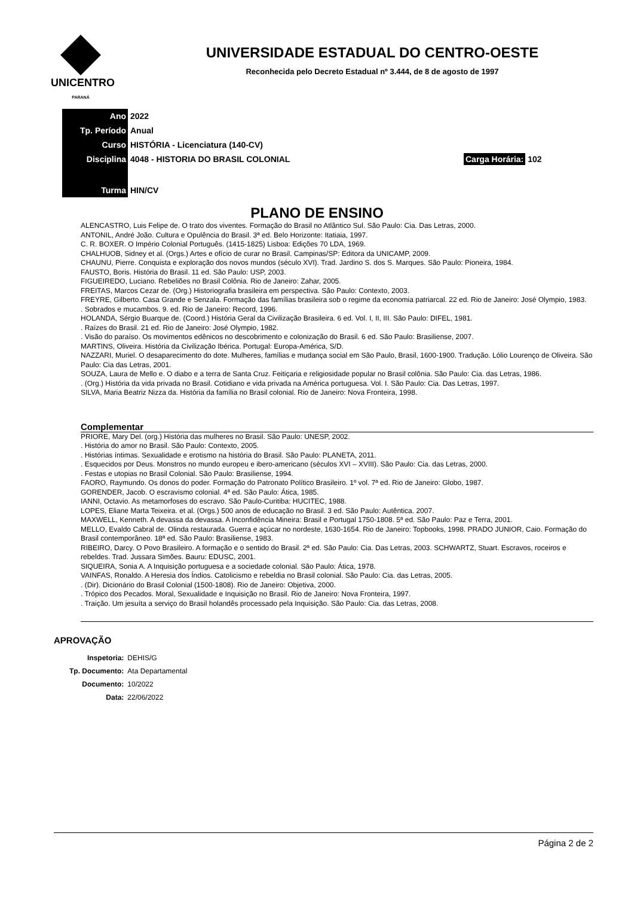UNICENTRO
PARANÁ
UNIVERSIDADE ESTADUAL DO CENTRO-OESTE
Reconhecida pelo Decreto Estadual nº 3.444, de 8 de agosto de 1997
| Ano | 2022 | |
| Tp. Período | Anual | |
| Curso | HISTÓRIA - Licenciatura (140-CV) | |
| Disciplina | 4048 - HISTORIA DO BRASIL COLONIAL | Carga Horária: 102 |
| Turma | HIN/CV | |
PLANO DE ENSINO
ALENCASTRO, Luis Felipe de. O trato dos viventes. Formação do Brasil no Atlântico Sul. São Paulo: Cia. Das Letras, 2000.
ANTONIL, André João. Cultura e Opulência do Brasil. 3ª ed. Belo Horizonte: Itatiaia, 1997.
C. R. BOXER. O Império Colonial Português. (1415-1825) Lisboa: Edições 70 LDA, 1969.
CHALHUOB, Sidney et al. (Orgs.) Artes e ofício de curar no Brasil. Campinas/SP: Editora da UNICAMP, 2009.
CHAUNU, Pierre. Conquista e exploração dos novos mundos (século XVI). Trad. Jardino S. dos S. Marques. São Paulo: Pioneira, 1984.
FAUSTO, Boris. História do Brasil. 11 ed. São Paulo: USP, 2003.
FIGUEIREDO, Luciano. Rebeliões no Brasil Colônia. Rio de Janeiro: Zahar, 2005.
FREITAS, Marcos Cezar de. (Org.) Historiografia brasileira em perspectiva. São Paulo: Contexto, 2003.
FREYRE, Gilberto. Casa Grande e Senzala. Formação das famílias brasileira sob o regime da economia patriarcal. 22 ed. Rio de Janeiro: José Olympio, 1983.
. Sobrados e mucambos. 9. ed. Rio de Janeiro: Record, 1996.
HOLANDA, Sérgio Buarque de. (Coord.) História Geral da Civilização Brasileira. 6 ed. Vol. I, II, III. São Paulo: DIFEL, 1981.
. Raízes do Brasil. 21 ed. Rio de Janeiro: José Olympio, 1982.
. Visão do paraíso. Os movimentos edênicos no descobrimento e colonização do Brasil. 6 ed. São Paulo: Brasiliense, 2007.
MARTINS, Oliveira. História da Civilização Ibérica. Portugal: Europa-América, S/D.
NAZZARI, Muriel. O desaparecimento do dote. Mulheres, famílias e mudança social em São Paulo, Brasil, 1600-1900. Tradução. Lólio Lourenço de Oliveira. São Paulo: Cia das Letras, 2001.
SOUZA, Laura de Mello e. O diabo e a terra de Santa Cruz. Feitiçaria e religiosidade popular no Brasil colônia. São Paulo: Cia. das Letras, 1986.
. (Org.) História da vida privada no Brasil. Cotidiano e vida privada na América portuguesa. Vol. I. São Paulo: Cia. Das Letras, 1997.
SILVA, Maria Beatriz Nizza da. História da família no Brasil colonial. Rio de Janeiro: Nova Fronteira, 1998.
Complementar
PRIORE, Mary Del. (org.) História das mulheres no Brasil. São Paulo: UNESP, 2002.
. História do amor no Brasil. São Paulo: Contexto, 2005.
. Histórias íntimas. Sexualidade e erotismo na história do Brasil. São Paulo: PLANETA, 2011.
. Esquecidos por Deus. Monstros no mundo europeu e ibero-americano (séculos XVI – XVIII). São Paulo: Cia. das Letras, 2000.
. Festas e utopias no Brasil Colonial. São Paulo: Brasiliense, 1994.
FAORO, Raymundo. Os donos do poder. Formação do Patronato Político Brasileiro. 1º vol. 7ª ed. Rio de Janeiro: Globo, 1987.
GORENDER, Jacob. O escravismo colonial. 4ª ed. São Paulo: Ática, 1985.
IANNI, Octavio. As metamorfoses do escravo. São Paulo-Curitiba: HUCITEC, 1988.
LOPES, Eliane Marta Teixeira. et al. (Orgs.) 500 anos de educação no Brasil. 3 ed. São Paulo: Autêntica. 2007.
MAXWELL, Kenneth. A devassa da devassa. A Inconfidência Mineira: Brasil e Portugal 1750-1808. 5ª ed. São Paulo: Paz e Terra, 2001.
MELLO, Evaldo Cabral de. Olinda restaurada. Guerra e açúcar no nordeste, 1630-1654. Rio de Janeiro: Topbooks, 1998. PRADO JUNIOR, Caio. Formação do Brasil contemporâneo. 18ª ed. São Paulo: Brasiliense, 1983.
RIBEIRO, Darcy. O Povo Brasileiro. A formação e o sentido do Brasil. 2ª ed. São Paulo: Cia. Das Letras, 2003. SCHWARTZ, Stuart. Escravos, roceiros e rebeldes. Trad. Jussara Simões. Bauru: EDUSC, 2001.
SIQUEIRA, Sonia A. A Inquisição portuguesa e a sociedade colonial. São Paulo: Ática, 1978.
VAINFAS, Ronaldo. A Heresia dos Índios. Catolicismo e rebeldia no Brasil colonial. São Paulo: Cia. das Letras, 2005.
. (Dir). Dicionário do Brasil Colonial (1500-1808). Rio de Janeiro: Objetiva, 2000.
. Trópico dos Pecados. Moral, Sexualidade e Inquisição no Brasil. Rio de Janeiro: Nova Fronteira, 1997.
. Traição. Um jesuíta a serviço do Brasil holandês processado pela Inquisição. São Paulo: Cia. das Letras, 2008.
APROVAÇÃO
| Inspetoria: | DEHIS/G |
| Tp. Documento: | Ata Departamental |
| Documento: | 10/2022 |
| Data: | 22/06/2022 |
Página 2 de 2